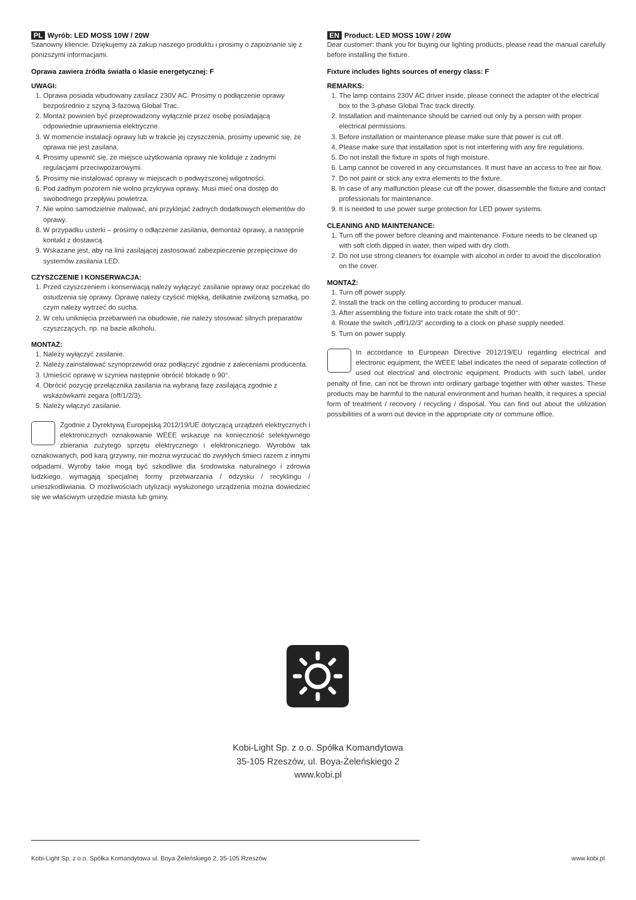PL Wyrób: LED MOSS 10W / 20W
Szanowny kliencie. Dziękujemy za zakup naszego produktu i prosimy o zapoznanie się z poniższymi informacjami.
Oprawa zawiera źródła światła o klasie energetycznej: F
UWAGI:
1. Oprawa posiada wbudowany zasilacz 230V AC. Prosimy o podłączenie oprawy bezpośrednio z szyną 3-fazową Global Trac.
2. Montaż powinien być przeprowadzony wyłącznie przez osobę posiadającą odpowiednie uprawnienia elektryczne.
3. W momencie instalacji oprawy lub w trakcie jej czyszczenia, prosimy upewnić się, że oprawa nie jest zasilana.
4. Prosimy upewnić się, że miejsce użytkowania oprawy nie koliduje z żadnymi regulacjami przeciwpożarowymi.
5. Prosimy nie instalować oprawy w miejscach o podwyższonej wilgotności.
6. Pod żadnym pozorem nie wolno przykrywa oprawy. Musi mieć ona dostęp do swobodnego przepływu powietrza.
7. Nie wolno samodzielnie malować, ani przyklejać żadnych dodatkowych elementów do oprawy.
8. W przypadku usterki – prosimy o odłączenie zasilania, demontaż oprawy, a następnie kontakt z dostawcą.
9. Wskazane jest, aby na linii zasilającej zastosować zabezpieczenie przepięciowe do systemów zasilania LED.
CZYSZCZENIE I KONSERWACJA:
1. Przed czyszczeniem i konserwacją należy wyłączyć zasilanie oprawy oraz poczekać do ostudzenia się oprawy. Oprawę należy czyścić miękką, delikatnie zwilżoną szmatką, po czym należy wytrzeć do sucha.
2. W celu uniknięcia przebarwień na obudowie, nie należy stosować silnych preparatów czyszczących, np. na bazie alkoholu.
MONTAŻ:
1. Należy wyłączyć zasilanie.
2. Należy zainstalować szynoprzewód oraz podłączyć zgodnie z zaleceniami producenta.
3. Umieścić oprawę w szyniea następnie obrócić blokadę o 90°.
4. Obrócić pozycję przełącznika zasilania na wybraną fazę zasilającą zgodnie z wskazówkami zegara (off/1/2/3).
5. Należy włączyć zasilanie.
Zgodnie z Dyrektywą Europejską 2012/19/UE dotyczącą urządzeń elektrycznych i elektronicznych oznakowanie WEEE wskazuje na konieczność selektywnego zbierania zużytego sprzętu elektrycznego i elektronicznego. Wyrobów tak oznakowanych, pod karą grzywny, nie można wyrzucać do zwykłych śmieci razem z innymi odpadami. Wyroby takie mogą być szkodliwe dla środowiska naturalnego i zdrowia ludzkiego, wymagają specjalnej formy przetwarzania / odzysku / recyklingu / unieszkodliwiania. O możliwościach utylizacji wysłużonego urządzenia można dowiedzieć się we właściwym urzędzie miasta lub gminy.
EN Product: LED MOSS 10W / 20W
Dear customer: thank you for buying our lighting products, please read the manual carefully before installing the fixture.
Fixture includes lights sources of energy class: F
REMARKS:
1. The lamp contains 230V AC driver inside, please connect the adapter of the electrical box to the 3-phase Global Trac track directly.
2. Installation and maintenance should be carried out only by a person with proper electrical permissions.
3. Before installation or maintenance please make sure that power is cut off.
4. Please make sure that installation spot is not interfering with any fire regulations.
5. Do not install the fixture in spots of high moisture.
6. Lamp cannot be covered in any circumstances. It must have an access to free air flow.
7. Do not paint or stick any extra elements to the fixture.
8. In case of any malfunction please cut off the power, disassemble the fixture and contact professionals for maintenance.
9. It is needed to use power surge protection for LED power systems.
CLEANING AND MAINTENANCE:
1. Turn off the power before cleaning and maintenance. Fixture needs to be cleaned up with soft cloth dipped in water, then wiped with dry cloth.
2. Do not use strong cleaners for example with alcohol in order to avoid the discoloration on the cover.
MONTAŻ:
1. Turn off power supply.
2. Install the track on the celling according to producer manual.
3. After assembling the fixture into track rotate the shift of 90°.
4. Rotate the switch „off/1/2/3” according to a clock on phase supply needed.
5. Turn on power supply.
In accordance to European Directive 2012/19/EU regarding electrical and electronic equipment, the WEEE label indicates the need of separate collection of used out electrical and electronic equipment. Products with such label, under penalty of fine, can not be thrown into ordinary garbage together with other wastes. These products may be harmful to the natural environment and human health, it requires a special form of treatment / recovery / recycling / disposal. You can find out about the utilization possibilities of a worn out device in the appropriate city or commune office.
Kobi-Light Sp. z o.o. Spółka Komandytowa
35-105 Rzeszów, ul. Boya-Żeleńskiego 2
www.kobi.pl
Kobi-Light Sp. z o.o. Spółka Komandytowa ul. Boya-Żeleńskiego 2, 35-105 Rzeszów www.kobi.pl